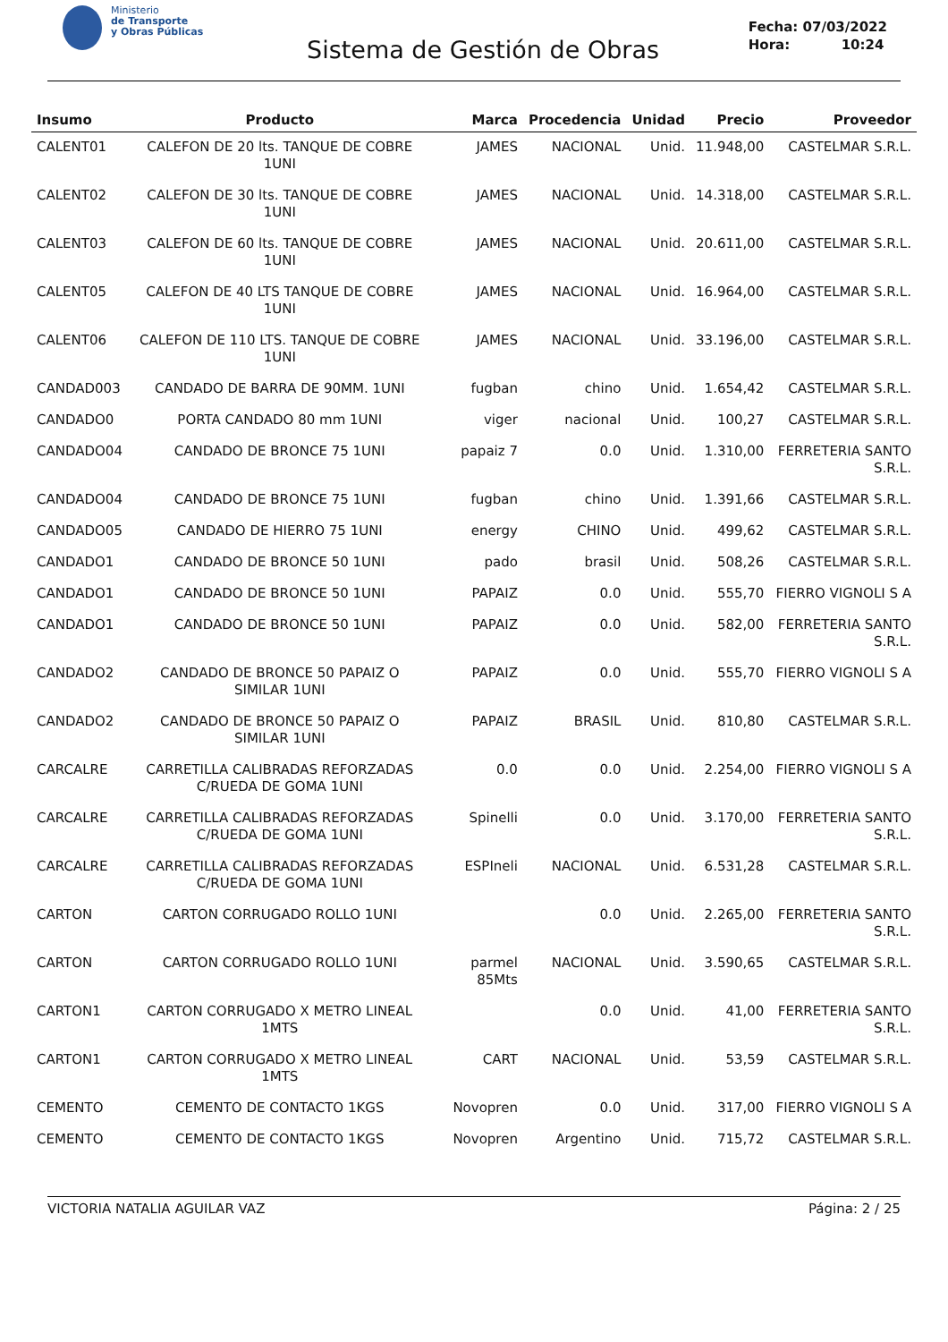Ministerio
de Transporte
y Obras Públicas
Sistema de Gestión de Obras
Fecha: 07/03/2022
Hora: 10:24
| Insumo | Producto | Marca | Procedencia | Unidad | Precio | Proveedor |
| --- | --- | --- | --- | --- | --- | --- |
| CALENT01 | CALEFON DE 20 lts. TANQUE DE COBRE 1UNI | JAMES | NACIONAL | Unid. | 11.948,00 | CASTELMAR S.R.L. |
| CALENT02 | CALEFON DE 30 lts. TANQUE DE COBRE 1UNI | JAMES | NACIONAL | Unid. | 14.318,00 | CASTELMAR S.R.L. |
| CALENT03 | CALEFON DE 60 lts. TANQUE DE COBRE 1UNI | JAMES | NACIONAL | Unid. | 20.611,00 | CASTELMAR S.R.L. |
| CALENT05 | CALEFON DE 40 LTS TANQUE DE COBRE 1UNI | JAMES | NACIONAL | Unid. | 16.964,00 | CASTELMAR S.R.L. |
| CALENT06 | CALEFON DE 110 LTS. TANQUE DE COBRE 1UNI | JAMES | NACIONAL | Unid. | 33.196,00 | CASTELMAR S.R.L. |
| CANDAD003 | CANDADO DE BARRA DE 90MM. 1UNI | fugban | chino | Unid. | 1.654,42 | CASTELMAR S.R.L. |
| CANDADO0 | PORTA CANDADO 80 mm 1UNI | viger | nacional | Unid. | 100,27 | CASTELMAR S.R.L. |
| CANDADO04 | CANDADO DE BRONCE 75 1UNI | papaiz 7 | 0.0 | Unid. | 1.310,00 | FERRETERIA SANTO S.R.L. |
| CANDADO04 | CANDADO DE BRONCE 75 1UNI | fugban | chino | Unid. | 1.391,66 | CASTELMAR S.R.L. |
| CANDADO05 | CANDADO DE HIERRO 75 1UNI | energy | CHINO | Unid. | 499,62 | CASTELMAR S.R.L. |
| CANDADO1 | CANDADO DE BRONCE 50 1UNI | pado | brasil | Unid. | 508,26 | CASTELMAR S.R.L. |
| CANDADO1 | CANDADO DE BRONCE 50 1UNI | PAPAIZ | 0.0 | Unid. | 555,70 | FIERRO VIGNOLI S A |
| CANDADO1 | CANDADO DE BRONCE 50 1UNI | PAPAIZ | 0.0 | Unid. | 582,00 | FERRETERIA SANTO S.R.L. |
| CANDADO2 | CANDADO DE BRONCE 50 PAPAIZ O SIMILAR 1UNI | PAPAIZ | 0.0 | Unid. | 555,70 | FIERRO VIGNOLI S A |
| CANDADO2 | CANDADO DE BRONCE 50 PAPAIZ O SIMILAR 1UNI | PAPAIZ | BRASIL | Unid. | 810,80 | CASTELMAR S.R.L. |
| CARCALRE | CARRETILLA CALIBRADAS REFORZADAS C/RUEDA DE GOMA 1UNI | 0.0 | 0.0 | Unid. | 2.254,00 | FIERRO VIGNOLI S A |
| CARCALRE | CARRETILLA CALIBRADAS REFORZADAS C/RUEDA DE GOMA 1UNI | Spinelli | 0.0 | Unid. | 3.170,00 | FERRETERIA SANTO S.R.L. |
| CARCALRE | CARRETILLA CALIBRADAS REFORZADAS C/RUEDA DE GOMA 1UNI | ESPIneli | NACIONAL | Unid. | 6.531,28 | CASTELMAR S.R.L. |
| CARTON | CARTON CORRUGADO ROLLO 1UNI | | 0.0 | Unid. | 2.265,00 | FERRETERIA SANTO S.R.L. |
| CARTON | CARTON CORRUGADO ROLLO 1UNI | parmel 85Mts | NACIONAL | Unid. | 3.590,65 | CASTELMAR S.R.L. |
| CARTON1 | CARTON CORRUGADO X METRO LINEAL 1MTS | | 0.0 | Unid. | 41,00 | FERRETERIA SANTO S.R.L. |
| CARTON1 | CARTON CORRUGADO X METRO LINEAL 1MTS | CART | NACIONAL | Unid. | 53,59 | CASTELMAR S.R.L. |
| CEMENTO | CEMENTO DE CONTACTO 1KGS | Novopren | 0.0 | Unid. | 317,00 | FIERRO VIGNOLI S A |
| CEMENTO | CEMENTO DE CONTACTO 1KGS | Novopren | Argentino | Unid. | 715,72 | CASTELMAR S.R.L. |
VICTORIA NATALIA AGUILAR VAZ Página: 2 / 25